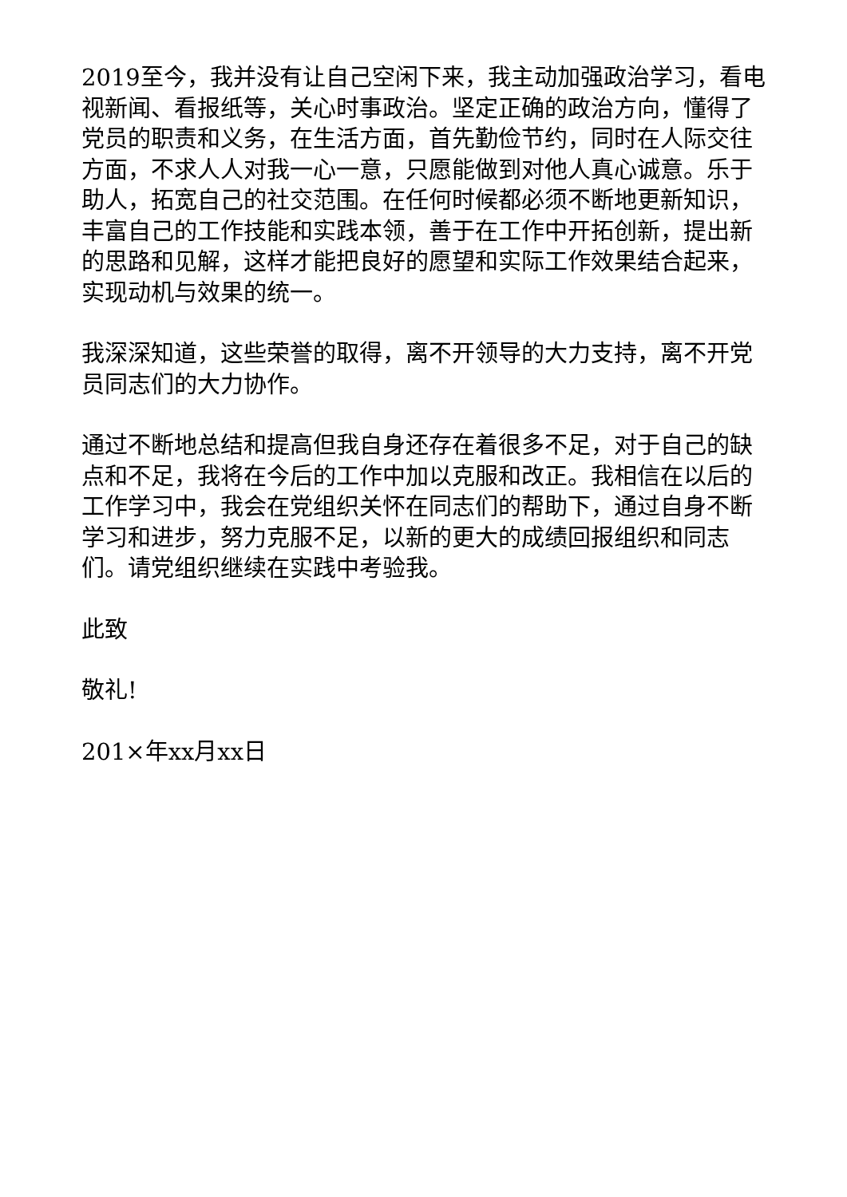2019至今，我并没有让自己空闲下来，我主动加强政治学习，看电视新闻、看报纸等，关心时事政治。坚定正确的政治方向，懂得了党员的职责和义务，在生活方面，首先勤俭节约，同时在人际交往方面，不求人人对我一心一意，只愿能做到对他人真心诚意。乐于助人，拓宽自己的社交范围。在任何时候都必须不断地更新知识，丰富自己的工作技能和实践本领，善于在工作中开拓创新，提出新的思路和见解，这样才能把良好的愿望和实际工作效果结合起来，实现动机与效果的统一。
我深深知道，这些荣誉的取得，离不开领导的大力支持，离不开党员同志们的大力协作。
通过不断地总结和提高但我自身还存在着很多不足，对于自己的缺点和不足，我将在今后的工作中加以克服和改正。我相信在以后的工作学习中，我会在党组织关怀在同志们的帮助下，通过自身不断学习和进步，努力克服不足，以新的更大的成绩回报组织和同志们。请党组织继续在实践中考验我。
此致
敬礼!
201×年xx月xx日